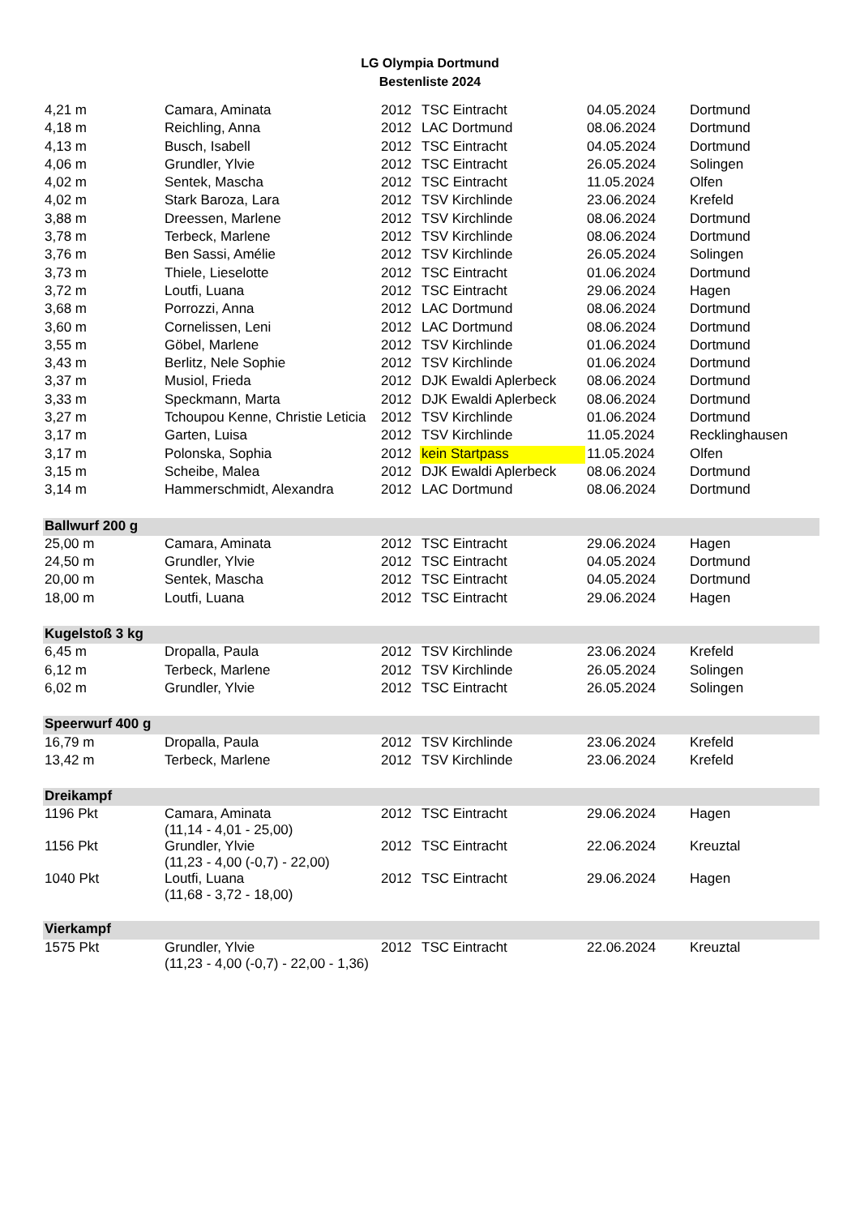LG Olympia Dortmund
Bestenliste 2024
| 4,21 m | Camara, Aminata | 2012 | TSC Eintracht | 04.05.2024 | Dortmund |
| 4,18 m | Reichling, Anna | 2012 | LAC Dortmund | 08.06.2024 | Dortmund |
| 4,13 m | Busch, Isabell | 2012 | TSC Eintracht | 04.05.2024 | Dortmund |
| 4,06 m | Grundler, Ylvie | 2012 | TSC Eintracht | 26.05.2024 | Solingen |
| 4,02 m | Sentek, Mascha | 2012 | TSC Eintracht | 11.05.2024 | Olfen |
| 4,02 m | Stark Baroza, Lara | 2012 | TSV Kirchlinde | 23.06.2024 | Krefeld |
| 3,88 m | Dreessen, Marlene | 2012 | TSV Kirchlinde | 08.06.2024 | Dortmund |
| 3,78 m | Terbeck, Marlene | 2012 | TSV Kirchlinde | 08.06.2024 | Dortmund |
| 3,76 m | Ben Sassi, Amélie | 2012 | TSV Kirchlinde | 26.05.2024 | Solingen |
| 3,73 m | Thiele, Lieselotte | 2012 | TSC Eintracht | 01.06.2024 | Dortmund |
| 3,72 m | Loutfi, Luana | 2012 | TSC Eintracht | 29.06.2024 | Hagen |
| 3,68 m | Porrozzi, Anna | 2012 | LAC Dortmund | 08.06.2024 | Dortmund |
| 3,60 m | Cornelissen, Leni | 2012 | LAC Dortmund | 08.06.2024 | Dortmund |
| 3,55 m | Göbel, Marlene | 2012 | TSV Kirchlinde | 01.06.2024 | Dortmund |
| 3,43 m | Berlitz, Nele Sophie | 2012 | TSV Kirchlinde | 01.06.2024 | Dortmund |
| 3,37 m | Musiol, Frieda | 2012 | DJK Ewaldi Aplerbeck | 08.06.2024 | Dortmund |
| 3,33 m | Speckmann, Marta | 2012 | DJK Ewaldi Aplerbeck | 08.06.2024 | Dortmund |
| 3,27 m | Tchoupou Kenne, Christie Leticia | 2012 | TSV Kirchlinde | 01.06.2024 | Dortmund |
| 3,17 m | Garten, Luisa | 2012 | TSV Kirchlinde | 11.05.2024 | Recklinghausen |
| 3,17 m | Polonska, Sophia | 2012 | kein Startpass | 11.05.2024 | Olfen |
| 3,15 m | Scheibe, Malea | 2012 | DJK Ewaldi Aplerbeck | 08.06.2024 | Dortmund |
| 3,14 m | Hammerschmidt, Alexandra | 2012 | LAC Dortmund | 08.06.2024 | Dortmund |
| Ballwurf 200 g | | | | | |
| 25,00 m | Camara, Aminata | 2012 | TSC Eintracht | 29.06.2024 | Hagen |
| 24,50 m | Grundler, Ylvie | 2012 | TSC Eintracht | 04.05.2024 | Dortmund |
| 20,00 m | Sentek, Mascha | 2012 | TSC Eintracht | 04.05.2024 | Dortmund |
| 18,00 m | Loutfi, Luana | 2012 | TSC Eintracht | 29.06.2024 | Hagen |
| Kugelstoß 3 kg | | | | | |
| 6,45 m | Dropalla, Paula | 2012 | TSV Kirchlinde | 23.06.2024 | Krefeld |
| 6,12 m | Terbeck, Marlene | 2012 | TSV Kirchlinde | 26.05.2024 | Solingen |
| 6,02 m | Grundler, Ylvie | 2012 | TSC Eintracht | 26.05.2024 | Solingen |
| Speerwurf 400 g | | | | | |
| 16,79 m | Dropalla, Paula | 2012 | TSV Kirchlinde | 23.06.2024 | Krefeld |
| 13,42 m | Terbeck, Marlene | 2012 | TSV Kirchlinde | 23.06.2024 | Krefeld |
| Dreikampf | | | | | |
| 1196 Pkt | Camara, Aminata (11,14 - 4,01 - 25,00) | 2012 | TSC Eintracht | 29.06.2024 | Hagen |
| 1156 Pkt | Grundler, Ylvie (11,23 - 4,00 (-0,7) - 22,00) | 2012 | TSC Eintracht | 22.06.2024 | Kreuztal |
| 1040 Pkt | Loutfi, Luana (11,68 - 3,72 - 18,00) | 2012 | TSC Eintracht | 29.06.2024 | Hagen |
| Vierkampf | | | | | |
| 1575 Pkt | Grundler, Ylvie (11,23 - 4,00 (-0,7) - 22,00 - 1,36) | 2012 | TSC Eintracht | 22.06.2024 | Kreuztal |